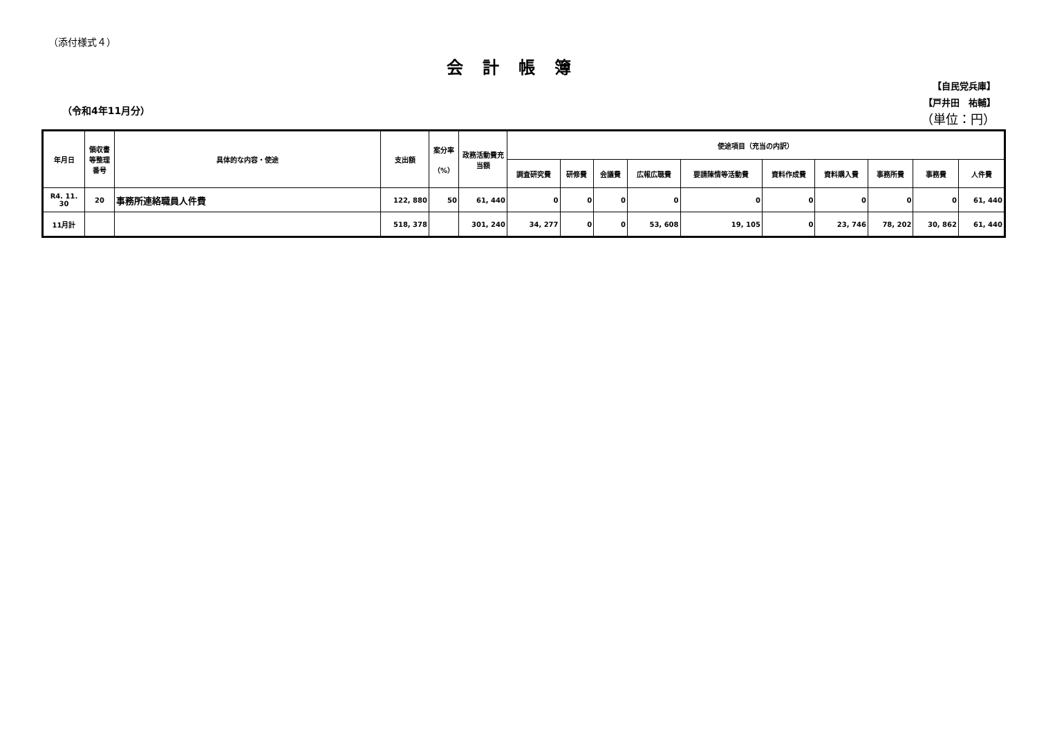（添付様式４）
会計帳簿
（令和4年11月分）
【自民党兵庫】
【戸井田　祐輔】
（単位：円）
| 年月日 | 領収書等整理番号 | 具体的な内容・使途 | 支出額 | 案分率 （%） | 政務活動費充当額 | 使途項目（充当の内訳） | | | | | | | | | |
| --- | --- | --- | --- | --- | --- | --- | --- | --- | --- | --- | --- | --- | --- | --- | --- |
| | | | | | | 調査研究費 | 研修費 | 会議費 | 広報広聴費 | 要請陳情等活動費 | 資料作成費 | 資料購入費 | 事務所費 | 事務費 | 人件費 |
| R4. 11. 30 | 20 | 事務所連絡職員人件費 | 122, 880 | 50 | 61, 440 | 0 | 0 | 0 | 0 | 0 | 0 | 0 | 0 | 0 | 61, 440 |
| 11月計 | | | 518, 378 | | 301, 240 | 34, 277 | 0 | 0 | 53, 608 | 19, 105 | 0 | 23, 746 | 78, 202 | 30, 862 | 61, 440 |